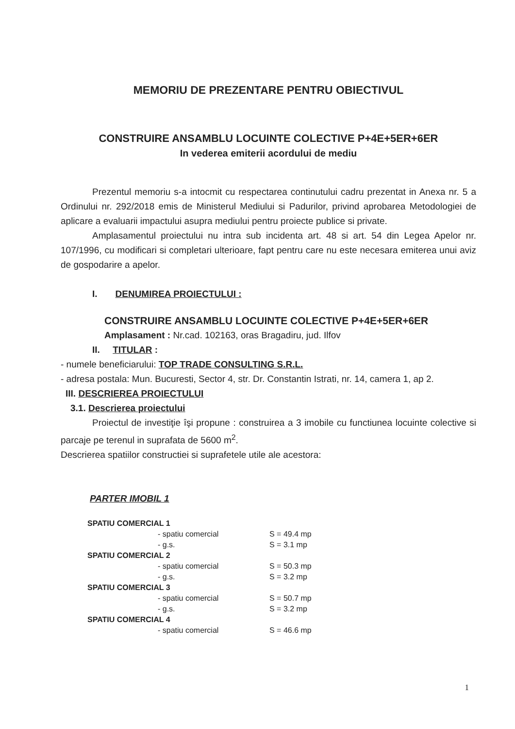MEMORIU DE PREZENTARE PENTRU OBIECTIVUL
CONSTRUIRE ANSAMBLU LOCUINTE COLECTIVE P+4E+5ER+6ER
In vederea emiterii acordului de mediu
Prezentul memoriu s-a intocmit cu respectarea continutului cadru prezentat in Anexa nr. 5 a Ordinului nr. 292/2018 emis de Ministerul Mediului si Padurilor, privind aprobarea Metodologiei de aplicare a evaluarii impactului asupra mediului pentru proiecte publice si private.
Amplasamentul proiectului nu intra sub incidenta art. 48 si art. 54 din Legea Apelor nr. 107/1996, cu modificari si completari ulterioare, fapt pentru care nu este necesara emiterea unui aviz de gospodarire a apelor.
I. DENUMIREA PROIECTULUI :
CONSTRUIRE ANSAMBLU LOCUINTE COLECTIVE P+4E+5ER+6ER
Amplasament : Nr.cad. 102163, oras Bragadiru, jud. Ilfov
II. TITULAR :
- numele beneficiarului: TOP TRADE CONSULTING S.R.L.
- adresa postala: Mun. Bucuresti, Sector 4, str. Dr. Constantin Istrati, nr. 14, camera 1, ap 2.
III. DESCRIEREA PROIECTULUI
3.1. Descrierea proiectului
Proiectul de investiţie îşi propune : construirea a 3 imobile cu functiunea locuinte colective si parcaje pe terenul in suprafata de 5600 m<sup>2</sup>.
Descrierea spatiilor constructiei si suprafetele utile ale acestora:
PARTER IMOBIL 1
| SPATIU COMERCIAL 1 | |
| - spatiu comercial | S = 49.4 mp |
| - g.s. | S = 3.1 mp |
| SPATIU COMERCIAL 2 | |
| - spatiu comercial | S = 50.3 mp |
| - g.s. | S = 3.2 mp |
| SPATIU COMERCIAL 3 | |
| - spatiu comercial | S = 50.7 mp |
| - g.s. | S = 3.2 mp |
| SPATIU COMERCIAL 4 | |
| - spatiu comercial | S = 46.6 mp |
1